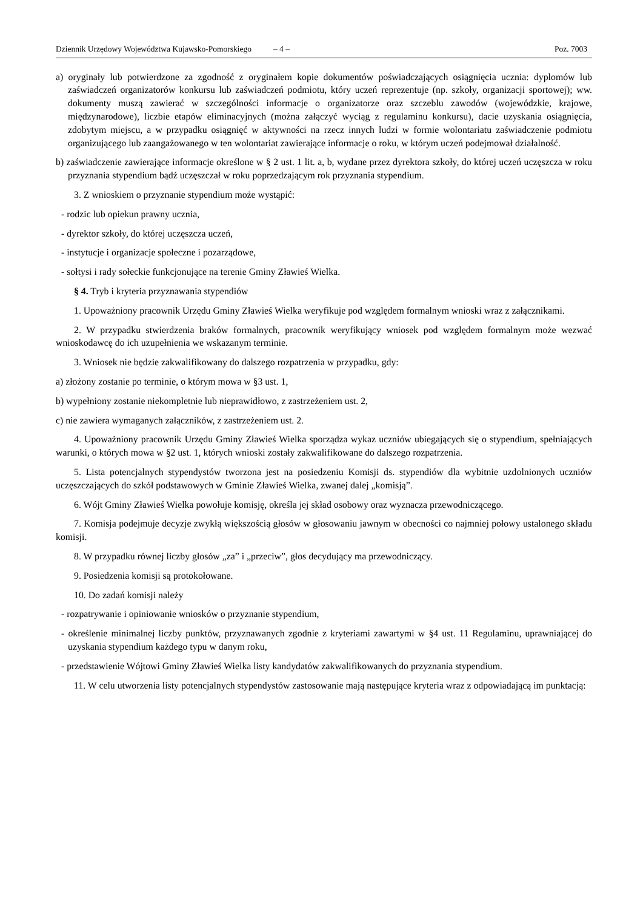Dziennik Urzędowy Województwa Kujawsko-Pomorskiego – 4 – Poz. 7003
a) oryginały lub potwierdzone za zgodność z oryginałem kopie dokumentów poświadczających osiągnięcia ucznia: dyplomów lub zaświadczeń organizatorów konkursu lub zaświadczeń podmiotu, który uczeń reprezentuje (np. szkoły, organizacji sportowej); ww. dokumenty muszą zawierać w szczególności informacje o organizatorze oraz szczeblu zawodów (wojewódzkie, krajowe, międzynarodowe), liczbie etapów eliminacyjnych (można załączyć wyciąg z regulaminu konkursu), dacie uzyskania osiągnięcia, zdobytym miejscu, a w przypadku osiągnięć w aktywności na rzecz innych ludzi w formie wolontariatu zaświadczenie podmiotu organizującego lub zaangażowanego w ten wolontariat zawierające informacje o roku, w którym uczeń podejmował działalność.
b) zaświadczenie zawierające informacje określone w § 2 ust. 1 lit. a, b, wydane przez dyrektora szkoły, do której uczeń uczęszcza w roku przyznania stypendium bądź uczęszczał w roku poprzedzającym rok przyznania stypendium.
3. Z wnioskiem o przyznanie stypendium może wystąpić:
- rodzic lub opiekun prawny ucznia,
- dyrektor szkoły, do której uczęszcza uczeń,
- instytucje i organizacje społeczne i pozarządowe,
- sołtysi i rady sołeckie funkcjonujące na terenie Gminy Zławieś Wielka.
§ 4. Tryb i kryteria przyznawania stypendiów
1. Upoważniony pracownik Urzędu Gminy Zławieś Wielka weryfikuje pod względem formalnym wnioski wraz z załącznikami.
2. W przypadku stwierdzenia braków formalnych, pracownik weryfikujący wniosek pod względem formalnym może wezwać wnioskodawcę do ich uzupełnienia we wskazanym terminie.
3. Wniosek nie będzie zakwalifikowany do dalszego rozpatrzenia w przypadku, gdy:
a) złożony zostanie po terminie, o którym mowa w §3 ust. 1,
b) wypełniony zostanie niekompletnie lub nieprawidłowo, z zastrzeżeniem ust. 2,
c) nie zawiera wymaganych załączników, z zastrzeżeniem ust. 2.
4. Upoważniony pracownik Urzędu Gminy Zławieś Wielka sporządza wykaz uczniów ubiegających się o stypendium, spełniających warunki, o których mowa w §2 ust. 1, których wnioski zostały zakwalifikowane do dalszego rozpatrzenia.
5. Lista potencjalnych stypendystów tworzona jest na posiedzeniu Komisji ds. stypendiów dla wybitnie uzdolnionych uczniów uczęszczających do szkół podstawowych w Gminie Zławieś Wielka, zwanej dalej „komisją”.
6. Wójt Gminy Zławieś Wielka powołuje komisję, określa jej skład osobowy oraz wyznacza przewodniczącego.
7. Komisja podejmuje decyzje zwykłą większością głosów w głosowaniu jawnym w obecności co najmniej połowy ustalonego składu komisji.
8. W przypadku równej liczby głosów „za” i „przeciw”, głos decydujący ma przewodniczący.
9. Posiedzenia komisji są protokołowane.
10. Do zadań komisji należy
- rozpatrywanie i opiniowanie wniosków o przyznanie stypendium,
- określenie minimalnej liczby punktów, przyznawanych zgodnie z kryteriami zawartymi w §4 ust. 11 Regulaminu, uprawniającej do uzyskania stypendium każdego typu w danym roku,
- przedstawienie Wójtowi Gminy Zławieś Wielka listy kandydatów zakwalifikowanych do przyznania stypendium.
11. W celu utworzenia listy potencjalnych stypendystów zastosowanie mają następujące kryteria wraz z odpowiadającą im punktacją: